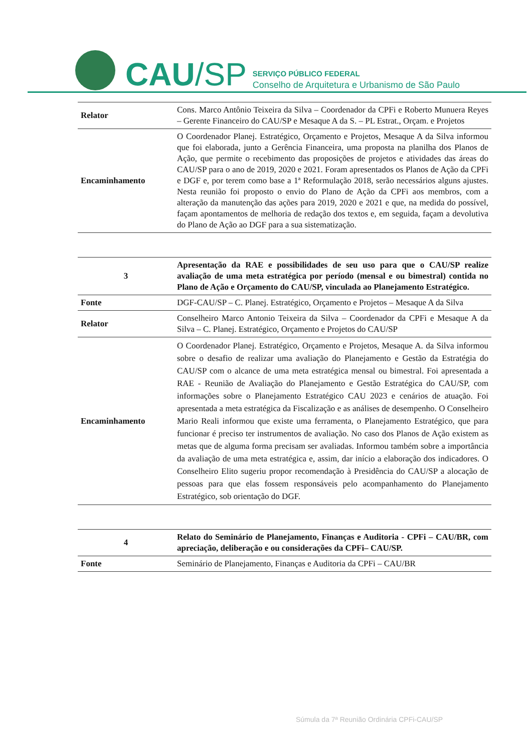CAU/SP
SERVIÇO PÚBLICO FEDERAL
Conselho de Arquitetura e Urbanismo de São Paulo
| Relator | Cons. Marco Antônio Teixeira da Silva – Coordenador da CPFi e Roberto Munuera Reyes – Gerente Financeiro do CAU/SP e Mesaque A da S. – PL Estrat., Orçam. e Projetos |
| Encaminhamento | O Coordenador Planej. Estratégico, Orçamento e Projetos, Mesaque A da Silva informou que foi elaborada, junto a Gerência Financeira, uma proposta na planilha dos Planos de Ação, que permite o recebimento das proposições de projetos e atividades das áreas do CAU/SP para o ano de 2019, 2020 e 2021. Foram apresentados os Planos de Ação da CPFi e DGF e, por terem como base a 1ª Reformulação 2018, serão necessários alguns ajustes. Nesta reunião foi proposto o envio do Plano de Ação da CPFi aos membros, com a alteração da manutenção das ações para 2019, 2020 e 2021 e que, na medida do possível, façam apontamentos de melhoria de redação dos textos e, em seguida, façam a devolutiva do Plano de Ação ao DGF para a sua sistematização. |
| 3 | Apresentação da RAE e possibilidades de seu uso para que o CAU/SP realize avaliação de uma meta estratégica por período (mensal e ou bimestral) contida no Plano de Ação e Orçamento do CAU/SP, vinculada ao Planejamento Estratégico. |
| Fonte | DGF-CAU/SP – C. Planej. Estratégico, Orçamento e Projetos – Mesaque A da Silva |
| Relator | Conselheiro Marco Antonio Teixeira da Silva – Coordenador da CPFi e Mesaque A da Silva – C. Planej. Estratégico, Orçamento e Projetos do CAU/SP |
| Encaminhamento | O Coordenador Planej. Estratégico, Orçamento e Projetos, Mesaque A. da Silva informou sobre o desafio de realizar uma avaliação do Planejamento e Gestão da Estratégia do CAU/SP com o alcance de uma meta estratégica mensal ou bimestral. Foi apresentada a RAE - Reunião de Avaliação do Planejamento e Gestão Estratégica do CAU/SP, com informações sobre o Planejamento Estratégico CAU 2023 e cenários de atuação. Foi apresentada a meta estratégica da Fiscalização e as análises de desempenho. O Conselheiro Mario Reali informou que existe uma ferramenta, o Planejamento Estratégico, que para funcionar é preciso ter instrumentos de avaliação. No caso dos Planos de Ação existem as metas que de alguma forma precisam ser avaliadas. Informou também sobre a importância da avaliação de uma meta estratégica e, assim, dar início a elaboração dos indicadores. O Conselheiro Elito sugeriu propor recomendação à Presidência do CAU/SP a alocação de pessoas para que elas fossem responsáveis pelo acompanhamento do Planejamento Estratégico, sob orientação do DGF. |
| 4 | Relato do Seminário de Planejamento, Finanças e Auditoria - CPFi – CAU/BR, com apreciação, deliberação e ou considerações da CPFi– CAU/SP. |
| Fonte | Seminário de Planejamento, Finanças e Auditoria da CPFi – CAU/BR |
Súmula da 7ª Reunião Ordinária CPFi-CAU/SP